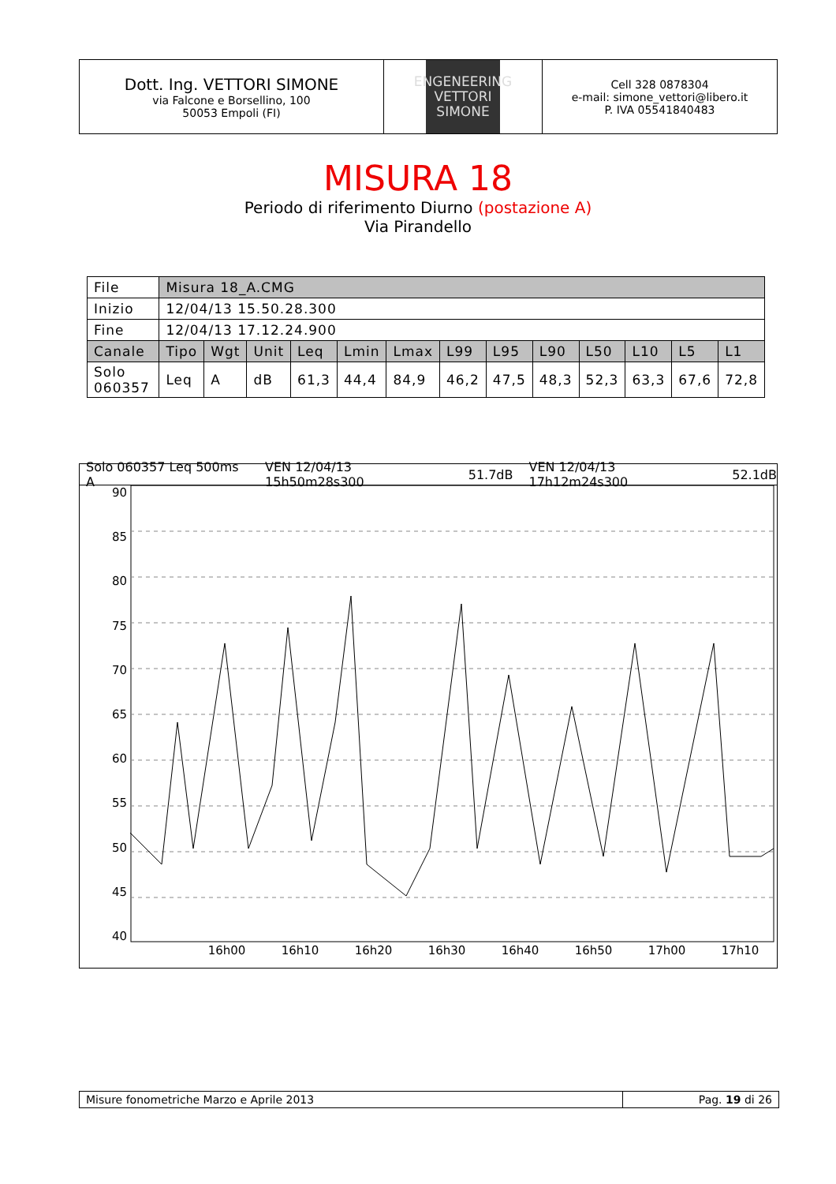Dott. Ing. VETTORI SIMONE
via Falcone e Borsellino, 100
50053 Empoli (FI)
ENGENEERING
VETTORI
SIMONE
Cell 328 0878304
e-mail: simone_vettori@libero.it
P. IVA 05541840483
MISURA 18
Periodo di riferimento Diurno (postazione A)
Via Pirandello
| File | Misura 18_A.CMG | | | | | | | | | | | | |
| Inizio | 12/04/13 15.50.28.300 | | | | | | | | | | | | |
| Fine | 12/04/13 17.12.24.900 | | | | | | | | | | | | |
| Canale | Tipo | Wgt | Unit | Leq | Lmin | Lmax | L99 | L95 | L90 | L50 | L10 | L5 | L1 |
| Solo 060357 | Leq | A | dB | 61,3 | 44,4 | 84,9 | 46,2 | 47,5 | 48,3 | 52,3 | 63,3 | 67,6 | 72,8 |
Solo 060357 Leq 500ms A VEN 12/04/13 15h50m28s300 51.7dB VEN 12/04/13 17h12m24s300 52.1dB
90
85
80
75
70
65
60
55
50
45
40
16h00 16h10 16h20 16h30 16h40 16h50 17h00 17h10
Misure fonometriche Marzo e Aprile 2013 Pag. 19 di 26